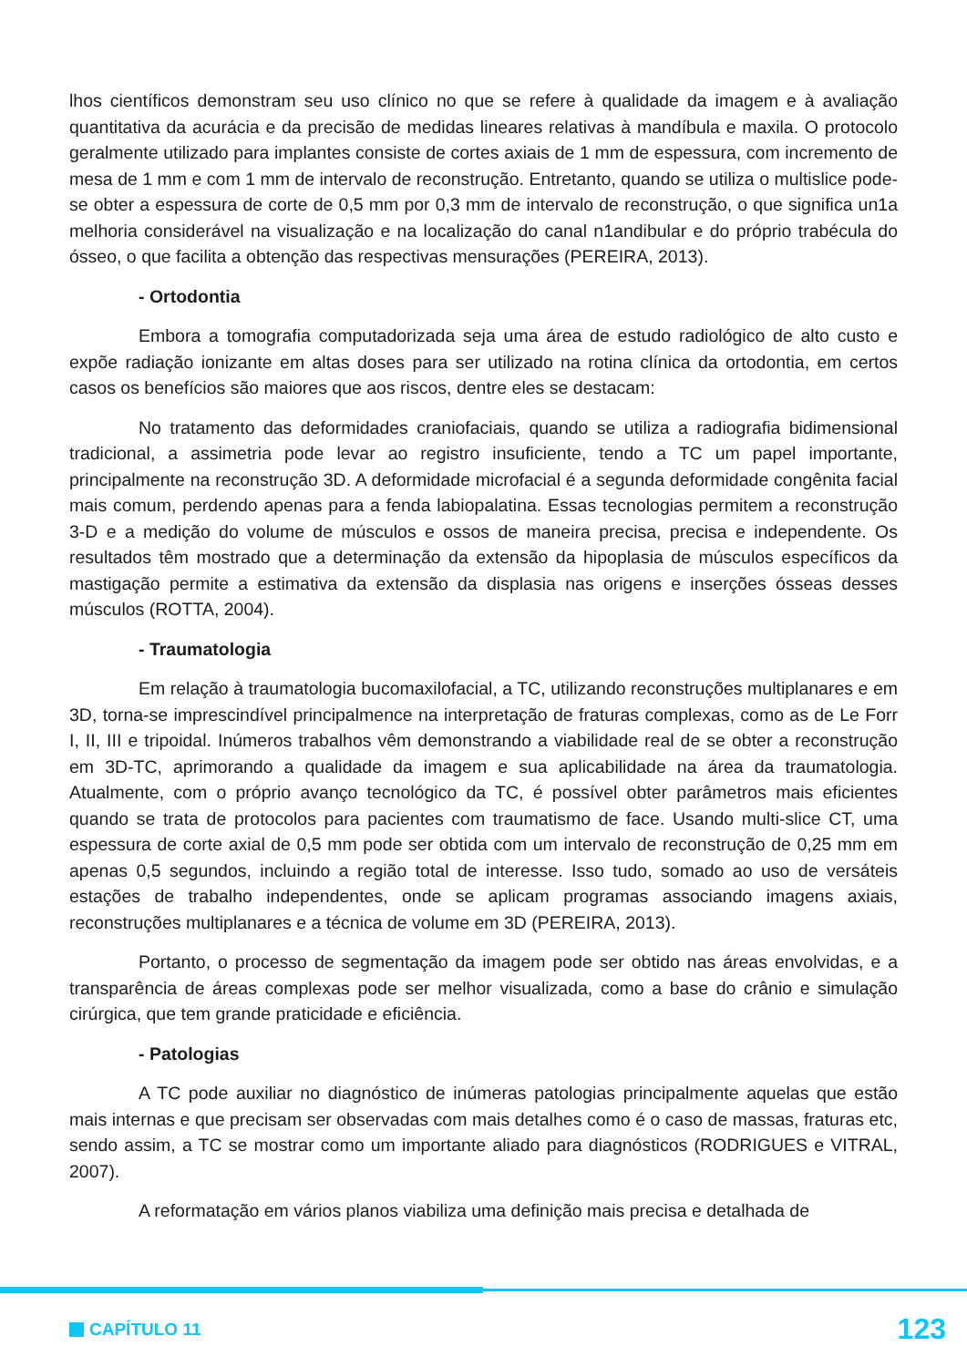lhos científicos demonstram seu uso clínico no que se refere à qualidade da imagem e à avaliação quantitativa da acurácia e da precisão de medidas lineares relativas à mandíbula e maxila. O protocolo geralmente utilizado para implantes consiste de cortes axiais de 1 mm de espessura, com incremento de mesa de 1 mm e com 1 mm de intervalo de reconstrução. Entretanto, quando se utiliza o multislice pode-se obter a espessura de corte de 0,5 mm por 0,3 mm de intervalo de reconstrução, o que significa un1a melhoria considerável na visualização e na localização do canal n1andibular e do próprio trabécula do ósseo, o que facilita a obtenção das respectivas mensurações (PEREIRA, 2013).
- Ortodontia
Embora a tomografia computadorizada seja uma área de estudo radiológico de alto custo e expõe radiação ionizante em altas doses para ser utilizado na rotina clínica da ortodontia, em certos casos os benefícios são maiores que aos riscos, dentre eles se destacam:
No tratamento das deformidades craniofaciais, quando se utiliza a radiografia bidimensional tradicional, a assimetria pode levar ao registro insuficiente, tendo a TC um papel importante, principalmente na reconstrução 3D. A deformidade microfacial é a segunda deformidade congênita facial mais comum, perdendo apenas para a fenda labiopalatina. Essas tecnologias permitem a reconstrução 3-D e a medição do volume de músculos e ossos de maneira precisa, precisa e independente. Os resultados têm mostrado que a determinação da extensão da hipoplasia de músculos específicos da mastigação permite a estimativa da extensão da displasia nas origens e inserções ósseas desses músculos (ROTTA, 2004).
- Traumatologia
Em relação à traumatologia bucomaxilofacial, a TC, utilizando reconstruções multiplanares e em 3D, torna-se imprescindível principalmence na interpretação de fraturas complexas, como as de Le Forr I, II, III e tripoidal. Inúmeros trabalhos vêm demonstrando a viabilidade real de se obter a reconstrução em 3D-TC, aprimorando a qualidade da imagem e sua aplicabilidade na área da traumatologia. Atualmente, com o próprio avanço tecnológico da TC, é possível obter parâmetros mais eficientes quando se trata de protocolos para pacientes com traumatismo de face. Usando multi-slice CT, uma espessura de corte axial de 0,5 mm pode ser obtida com um intervalo de reconstrução de 0,25 mm em apenas 0,5 segundos, incluindo a região total de interesse. Isso tudo, somado ao uso de versáteis estações de trabalho independentes, onde se aplicam programas associando imagens axiais, reconstruções multiplanares e a técnica de volume em 3D (PEREIRA, 2013).
Portanto, o processo de segmentação da imagem pode ser obtido nas áreas envolvidas, e a transparência de áreas complexas pode ser melhor visualizada, como a base do crânio e simulação cirúrgica, que tem grande praticidade e eficiência.
- Patologias
A TC pode auxiliar no diagnóstico de inúmeras patologias principalmente aquelas que estão mais internas e que precisam ser observadas com mais detalhes como é o caso de massas, fraturas etc, sendo assim, a TC se mostrar como um importante aliado para diagnósticos (RODRIGUES e VITRAL, 2007).
A reformatação em vários planos viabiliza uma definição mais precisa e detalhada de
CAPÍTULO 11
123